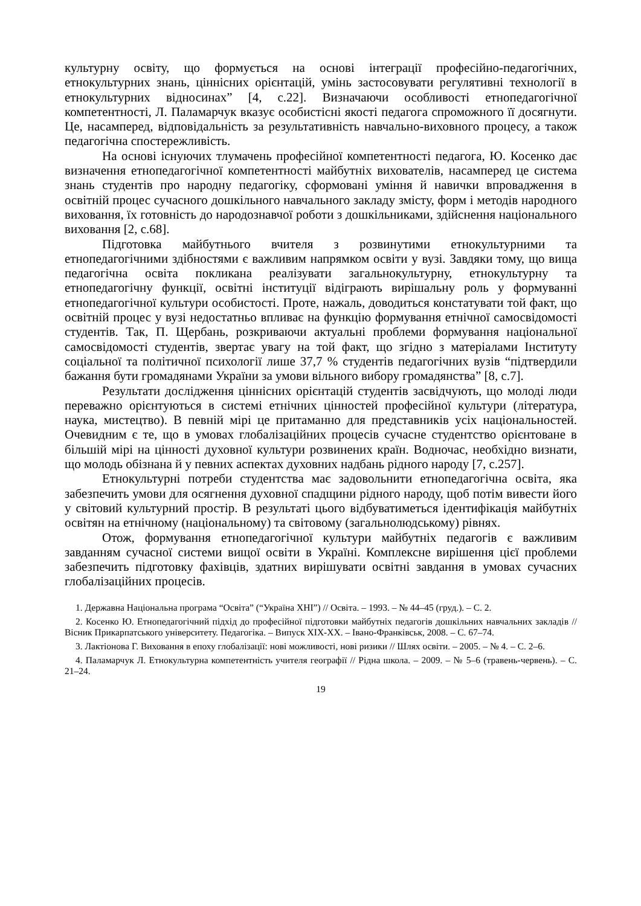культурну освіту, що формується на основі інтеграції професійно-педагогічних, етнокультурних знань, ціннісних орієнтацій, умінь застосовувати регулятивні технології в етнокультурних відносинах” [4, с.22]. Визначаючи особливості етнопедагогічної компетентності, Л. Паламарчук вказує особистісні якості педагога спроможного її досягнути. Це, насамперед, відповідальність за результативність навчально-виховного процесу, а також педагогічна спостережливість.
На основі існуючих тлумачень професійної компетентності педагога, Ю. Косенко дає визначення етнопедагогічної компетентності майбутніх вихователів, насамперед це система знань студентів про народну педагогіку, сформовані уміння й навички впровадження в освітній процес сучасного дошкільного навчального закладу змісту, форм і методів народного виховання, їх готовність до народознавчої роботи з дошкільниками, здійснення національного виховання [2, с.68].
Підготовка майбутнього вчителя з розвинутими етнокультурними та етнопедагогічними здібностями є важливим напрямком освіти у вузі. Завдяки тому, що вища педагогічна освіта покликана реалізувати загальнокультурну, етнокультурну та етнопедагогічну функції, освітні інституції відіграють вирішальну роль у формуванні етнопедагогічної культури особистості. Проте, нажаль, доводиться констатувати той факт, що освітній процес у вузі недостатньо впливає на функцію формування етнічної самосвідомості студентів. Так, П. Щербань, розкриваючи актуальні проблеми формування національної самосвідомості студентів, звертає увагу на той факт, що згідно з матеріалами Інституту соціальної та політичної психології лише 37,7 % студентів педагогічних вузів “підтвердили бажання бути громадянами України за умови вільного вибору громадянства” [8, с.7].
Результати дослідження ціннісних орієнтацій студентів засвідчують, що молоді люди переважно орієнтуються в системі етнічних цінностей професійної культури (література, наука, мистецтво). В певній мірі це притаманно для представників усіх національностей. Очевидним є те, що в умовах глобалізаційних процесів сучасне студентство орієнтоване в більшій мірі на цінності духовної культури розвинених країн. Водночас, необхідно визнати, що молодь обізнана й у певних аспектах духовних надбань рідного народу [7, с.257].
Етнокультурні потреби студентства має задовольнити етнопедагогічна освіта, яка забезпечить умови для осягнення духовної спадщини рідного народу, щоб потім вивести його у світовий культурний простір. В результаті цього відбуватиметься ідентифікація майбутніх освітян на етнічному (національному) та світовому (загальнолюдському) рівнях.
Отож, формування етнопедагогічної культури майбутніх педагогів є важливим завданням сучасної системи вищої освіти в Україні. Комплексне вирішення цієї проблеми забезпечить підготовку фахівців, здатних вирішувати освітні завдання в умовах сучасних глобалізаційних процесів.
1. Державна Національна програма “Освіта” (“Україна ХНІ”) // Освіта. – 1993. – № 44–45 (груд.). – С. 2.
2. Косенко Ю. Етнопедагогічний підхід до професійної підготовки майбутніх педагогів дошкільних навчальних закладів // Вісник Прикарпатського університету. Педагогіка. – Випуск XIX-XX. – Івано-Франківськ, 2008. – С. 67–74.
3. Лактіонова Г. Виховання в епоху глобалізації: нові можливості, нові ризики // Шлях освіти. – 2005. – № 4. – С. 2–6.
4. Паламарчук Л. Етнокультурна компетентність учителя географії // Рідна школа. – 2009. – № 5–6 (травень-червень). – С. 21–24.
19